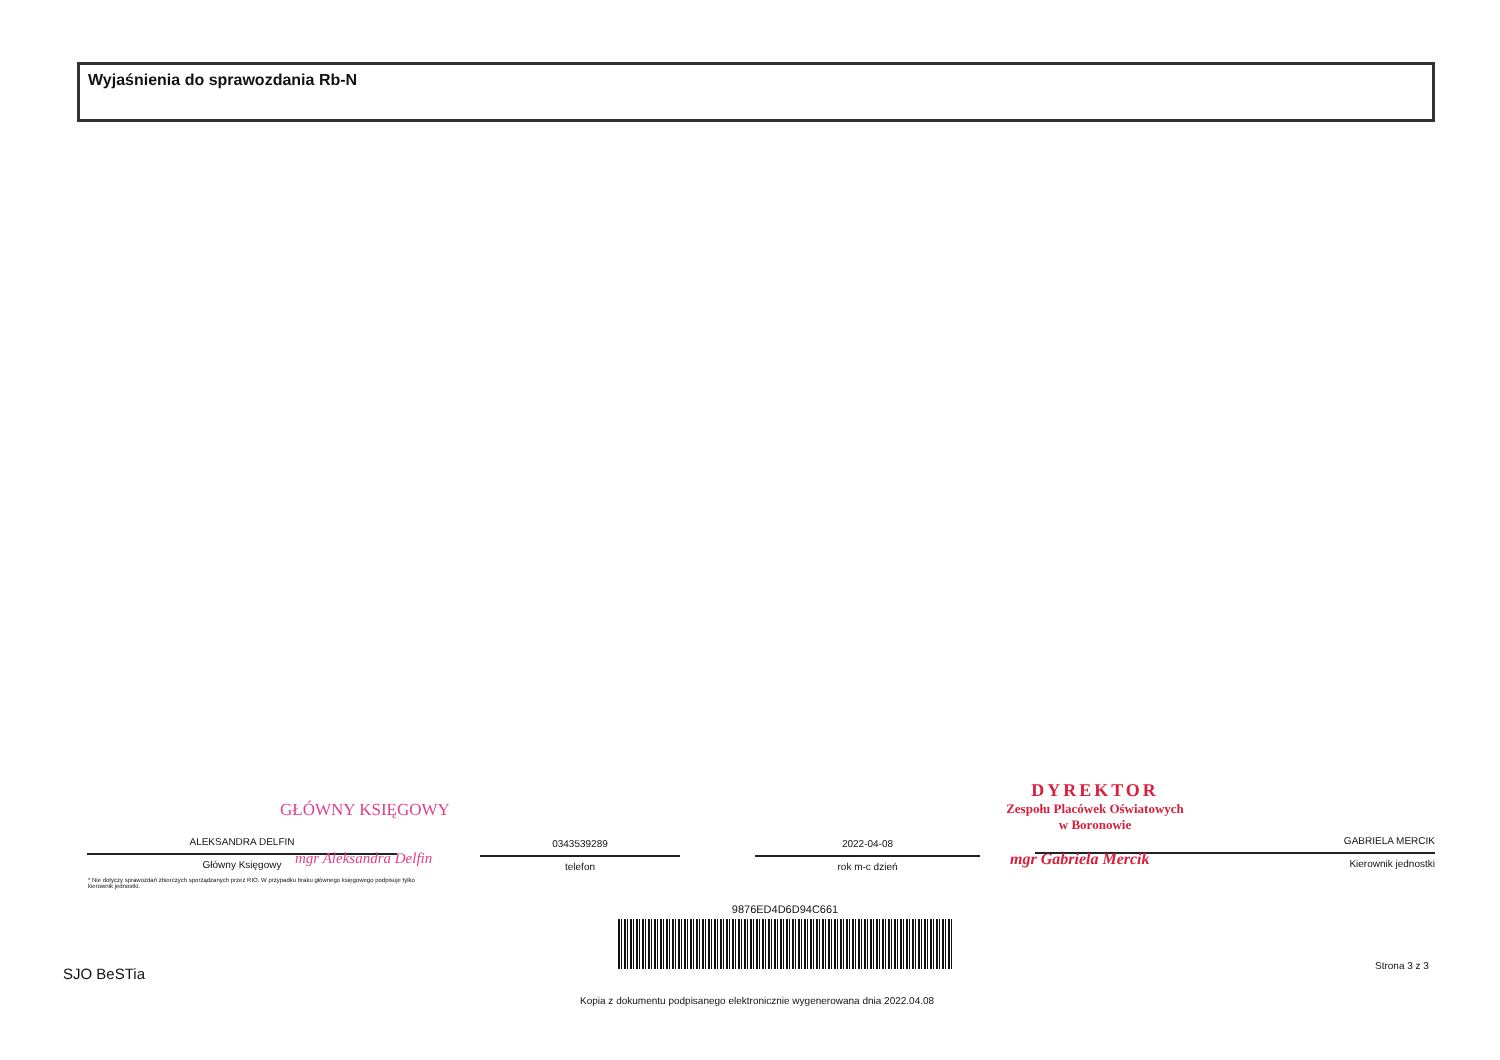Wyjaśnienia do sprawozdania Rb-N
GŁÓWNY KSIĘGOWY
ALEKSANDRA DELFIN
Główny Księgowy
mgr Aleksandra Delfin
0343539289
telefon
2022-04-08
rok m-c dzień
DYREKTOR
Zespołu Placówek Oświatowych
w Boronowie
GABRIELA MERCIK
Kierownik jednostki
mgr Gabriela Mercik
* Nie dotyczy sprawozdań zbiorczych sporządzanych przez RIO. W przypadku braku głównego księgowego podpisuje tylko kierownik jednostki.
9876ED4D6D94C661
SJO BeSTia Strona 3 z 3
Kopia z dokumentu podpisanego elektronicznie wygenerowana dnia 2022.04.08